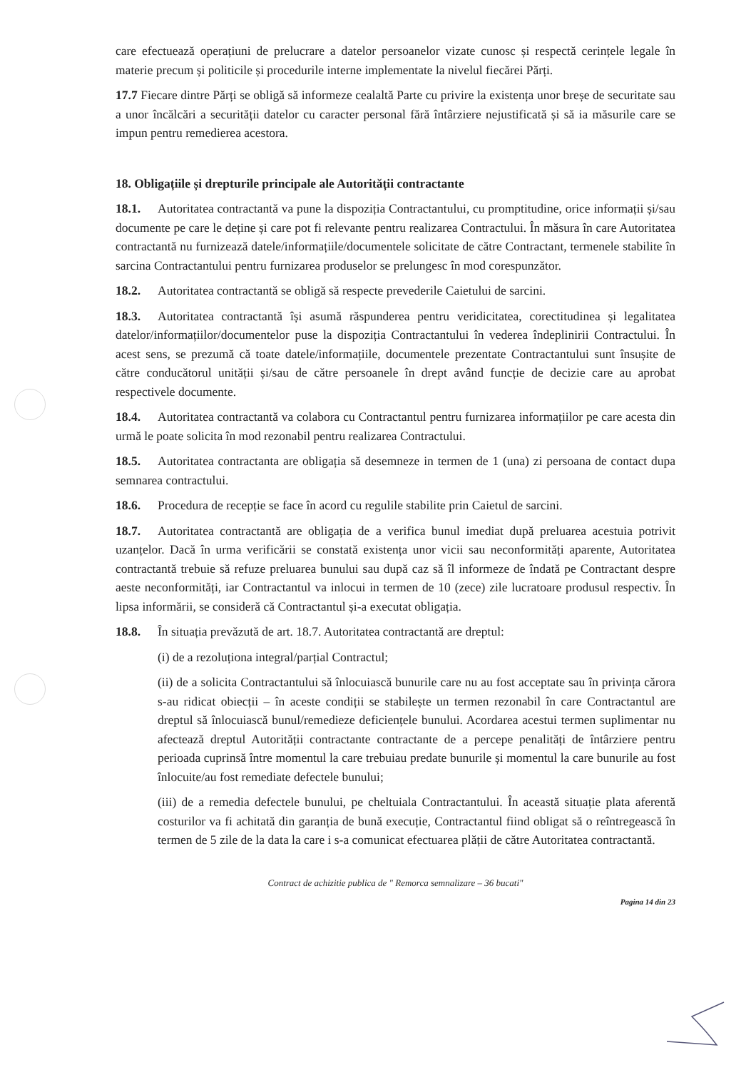care efectuează operațiuni de prelucrare a datelor persoanelor vizate cunosc și respectă cerințele legale în materie precum și politicile și procedurile interne implementate la nivelul fiecărei Părți.
17.7 Fiecare dintre Părți se obligă să informeze cealaltă Parte cu privire la existența unor breșe de securitate sau a unor încălcări a securității datelor cu caracter personal fără întârziere nejustificată și să ia măsurile care se impun pentru remedierea acestora.
18. Obligațiile și drepturile principale ale Autorității contractante
18.1. Autoritatea contractantă va pune la dispoziția Contractantului, cu promptitudine, orice informații și/sau documente pe care le deține și care pot fi relevante pentru realizarea Contractului. În măsura în care Autoritatea contractantă nu furnizează datele/informațiile/documentele solicitate de către Contractant, termenele stabilite în sarcina Contractantului pentru furnizarea produselor se prelungesc în mod corespunzător.
18.2. Autoritatea contractantă se obligă să respecte prevederile Caietului de sarcini.
18.3. Autoritatea contractantă își asumă răspunderea pentru veridicitatea, corectitudinea și legalitatea datelor/informațiilor/documentelor puse la dispoziția Contractantului în vederea îndeplinirii Contractului. În acest sens, se prezumă că toate datele/informațiile, documentele prezentate Contractantului sunt însușite de către conducătorul unității și/sau de către persoanele în drept având funcție de decizie care au aprobat respectivele documente.
18.4. Autoritatea contractantă va colabora cu Contractantul pentru furnizarea informațiilor pe care acesta din urmă le poate solicita în mod rezonabil pentru realizarea Contractului.
18.5. Autoritatea contractanta are obligația să desemneze in termen de 1 (una) zi persoana de contact dupa semnarea contractului.
18.6. Procedura de recepție se face în acord cu regulile stabilite prin Caietul de sarcini.
18.7. Autoritatea contractantă are obligația de a verifica bunul imediat după preluarea acestuia potrivit uzanțelor. Dacă în urma verificării se constată existența unor vicii sau neconformități aparente, Autoritatea contractantă trebuie să refuze preluarea bunului sau după caz să îl informeze de îndată pe Contractant despre aeste neconformități, iar Contractantul va inlocui in termen de 10 (zece) zile lucratoare produsul respectiv. În lipsa informării, se consideră că Contractantul și-a executat obligația.
18.8. În situația prevăzută de art. 18.7. Autoritatea contractantă are dreptul:
(i) de a rezoluționa integral/parțial Contractul;
(ii) de a solicita Contractantului să înlocuiască bunurile care nu au fost acceptate sau în privința cărora s-au ridicat obiecții – în aceste condiții se stabilește un termen rezonabil în care Contractantul are dreptul să înlocuiască bunul/remedieze deficiențele bunului. Acordarea acestui termen suplimentar nu afectează dreptul Autorității contractante contractante de a percepe penalități de întârziere pentru perioada cuprinsă între momentul la care trebuiau predate bunurile și momentul la care bunurile au fost înlocuite/au fost remediate defectele bunului;
(iii) de a remedia defectele bunului, pe cheltuiala Contractantului. În această situație plata aferentă costurilor va fi achitată din garanția de bună execuție, Contractantul fiind obligat să o reîntregească în termen de 5 zile de la data la care i s-a comunicat efectuarea plății de către Autoritatea contractantă.
Contract de achizitie publica de " Remorca semnalizare – 36 bucati"
Pagina 14 din 23